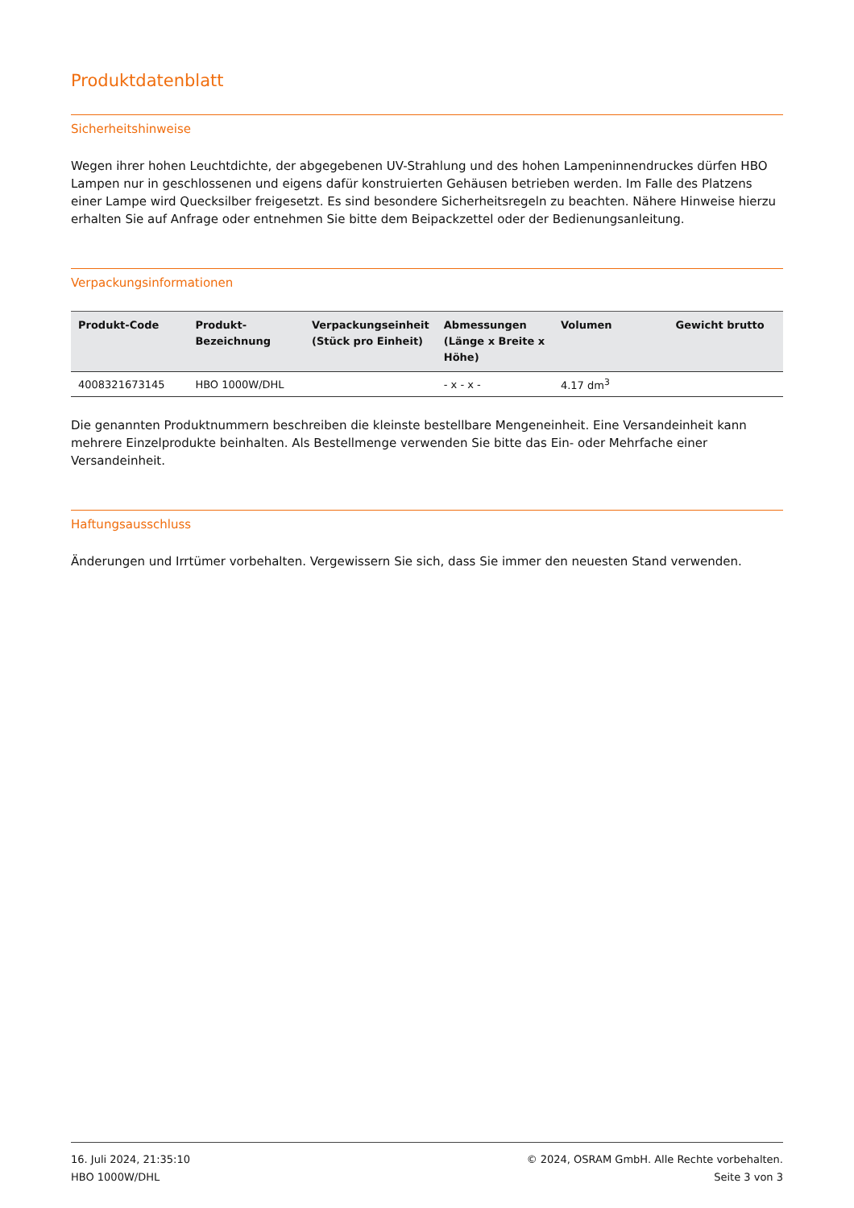Produktdatenblatt
Sicherheitshinweise
Wegen ihrer hohen Leuchtdichte, der abgegebenen UV-Strahlung und des hohen Lampeninnendruckes dürfen HBO Lampen nur in geschlossenen und eigens dafür konstruierten Gehäusen betrieben werden. Im Falle des Platzens einer Lampe wird Quecksilber freigesetzt. Es sind besondere Sicherheitsregeln zu beachten. Nähere Hinweise hierzu erhalten Sie auf Anfrage oder entnehmen Sie bitte dem Beipackzettel oder der Bedienungsanleitung.
Verpackungsinformationen
| Produkt-Code | Produkt- Bezeichnung | Verpackungseinheit (Stück pro Einheit) | Abmessungen (Länge x Breite x Höhe) | Volumen | Gewicht brutto |
| --- | --- | --- | --- | --- | --- |
| 4008321673145 | HBO 1000W/DHL | | - x - x - | 4.17 dm<sup>3</sup> | |
Die genannten Produktnummern beschreiben die kleinste bestellbare Mengeneinheit. Eine Versandeinheit kann mehrere Einzelprodukte beinhalten. Als Bestellmenge verwenden Sie bitte das Ein- oder Mehrfache einer Versandeinheit.
Haftungsausschluss
Änderungen und Irrtümer vorbehalten. Vergewissern Sie sich, dass Sie immer den neuesten Stand verwenden.
16. Juli 2024, 21:35:10
HBO 1000W/DHL
© 2024, OSRAM GmbH. Alle Rechte vorbehalten.
Seite 3 von 3